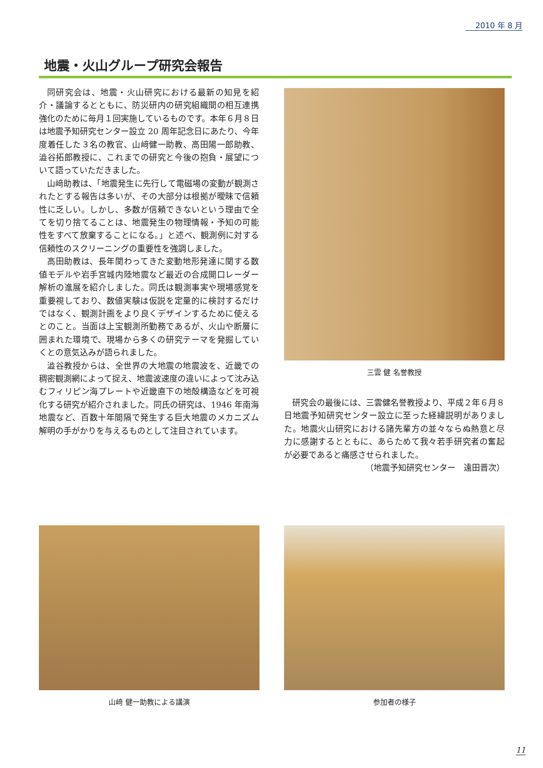2010 年 8 月
地震・火山グループ研究会報告
同研究会は、地震・火山研究における最新の知見を紹介・議論するとともに、防災研内の研究組織間の相互連携強化のために毎月１回実施しているものです。本年６月８日は地震予知研究センター設立 20 周年記念日にあたり、今年度着任した３名の教官、山﨑健一助教、高田陽一郎助教、澁谷拓郎教授に、これまでの研究と今後の抱負・展望について語っていただきました。
山﨑助教は、「地震発生に先行して電磁場の変動が観測されたとする報告は多いが、その大部分は根拠が曖昧で信頼性に乏しい。しかし、多数が信頼できないという理由で全てを切り捨てることは、地震発生の物理情報・予知の可能性をすべて放棄することになる。」と述べ、観測例に対する信頼性のスクリーニングの重要性を強調しました。
高田助教は、長年関わってきた変動地形発達に関する数値モデルや岩手宮城内陸地震など最近の合成開口レーダー解析の進展を紹介しました。同氏は観測事実や現場感覚を重要視しており、数値実験は仮説を定量的に検討するだけではなく、観測計画をより良くデザインするために使えるとのこと。当面は上宝観測所勤務であるが、火山や断層に囲まれた環境で、現場から多くの研究テーマを発掘していくとの意気込みが語られました。
澁谷教授からは、全世界の大地震の地震波を、近畿での稠密観測網によって捉え、地震波速度の違いによって沈み込むフィリピン海プレートや近畿直下の地殻構造などを可視化する研究が紹介されました。同氏の研究は、1946 年南海地震など、百数十年間隔で発生する巨大地震のメカニズム解明の手がかりを与えるものとして注目されています。
三雲 健 名誉教授
研究会の最後には、三雲健名誉教授より、平成２年６月８日地震予知研究センター設立に至った経緯説明がありました。地震火山研究における諸先輩方の並々ならぬ熱意と尽力に感謝するとともに、あらためて我々若手研究者の奮起が必要であると痛感させられました。
（地震予知研究センター　遠田晋次）
山﨑 健一助教による講演 参加者の様子
11